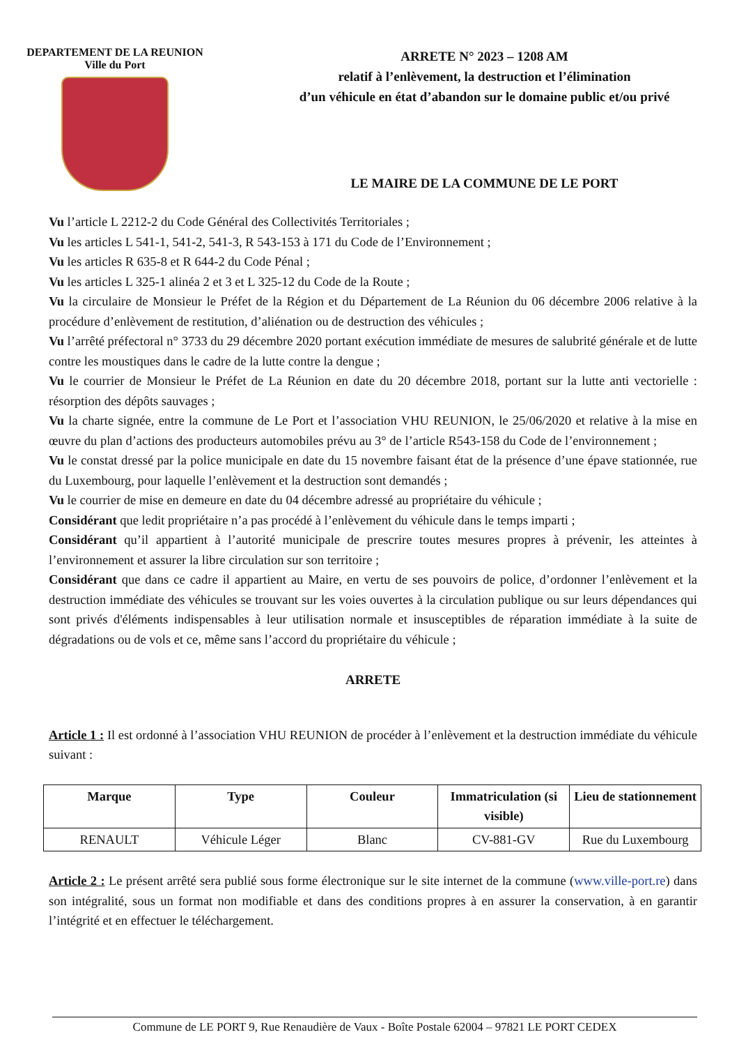DEPARTEMENT DE LA REUNION
Ville du Port
ARRETE N° 2023 – 1208 AM
relatif à l’enlèvement, la destruction et l’élimination
d’un véhicule en état d’abandon sur le domaine public et/ou privé
LE MAIRE DE LA COMMUNE DE LE PORT
Vu l’article L 2212-2 du Code Général des Collectivités Territoriales ;
Vu les articles L 541-1, 541-2, 541-3, R 543-153 à 171 du Code de l’Environnement ;
Vu les articles R 635-8 et R 644-2 du Code Pénal ;
Vu les articles L 325-1 alinéa 2 et 3 et L 325-12 du Code de la Route ;
Vu la circulaire de Monsieur le Préfet de la Région et du Département de La Réunion du 06 décembre 2006 relative à la procédure d’enlèvement de restitution, d’aliénation ou de destruction des véhicules ;
Vu l’arrêté préfectoral n° 3733 du 29 décembre 2020 portant exécution immédiate de mesures de salubrité générale et de lutte contre les moustiques dans le cadre de la lutte contre la dengue ;
Vu le courrier de Monsieur le Préfet de La Réunion en date du 20 décembre 2018, portant sur la lutte anti vectorielle : résorption des dépôts sauvages ;
Vu la charte signée, entre la commune de Le Port et l’association VHU REUNION, le 25/06/2020 et relative à la mise en œuvre du plan d’actions des producteurs automobiles prévu au 3° de l’article R543-158 du Code de l’environnement ;
Vu le constat dressé par la police municipale en date du 15 novembre faisant état de la présence d’une épave stationnée, rue du Luxembourg, pour laquelle l’enlèvement et la destruction sont demandés ;
Vu le courrier de mise en demeure en date du 04 décembre adressé au propriétaire du véhicule ;
Considérant que ledit propriétaire n’a pas procédé à l’enlèvement du véhicule dans le temps imparti ;
Considérant qu’il appartient à l’autorité municipale de prescrire toutes mesures propres à prévenir, les atteintes à l’environnement et assurer la libre circulation sur son territoire ;
Considérant que dans ce cadre il appartient au Maire, en vertu de ses pouvoirs de police, d’ordonner l’enlèvement et la destruction immédiate des véhicules se trouvant sur les voies ouvertes à la circulation publique ou sur leurs dépendances qui sont privés d'éléments indispensables à leur utilisation normale et insusceptibles de réparation immédiate à la suite de dégradations ou de vols et ce, même sans l’accord du propriétaire du véhicule ;
ARRETE
Article 1 : Il est ordonné à l’association VHU REUNION de procéder à l’enlèvement et la destruction immédiate du véhicule suivant :
| Marque | Type | Couleur | Immatriculation (si visible) | Lieu de stationnement |
| --- | --- | --- | --- | --- |
| RENAULT | Véhicule Léger | Blanc | CV-881-GV | Rue du Luxembourg |
Article 2 : Le présent arrêté sera publié sous forme électronique sur le site internet de la commune (www.ville-port.re) dans son intégralité, sous un format non modifiable et dans des conditions propres à en assurer la conservation, à en garantir l’intégrité et en effectuer le téléchargement.
Commune de LE PORT 9, Rue Renaudière de Vaux - Boîte Postale 62004 – 97821 LE PORT CEDEX